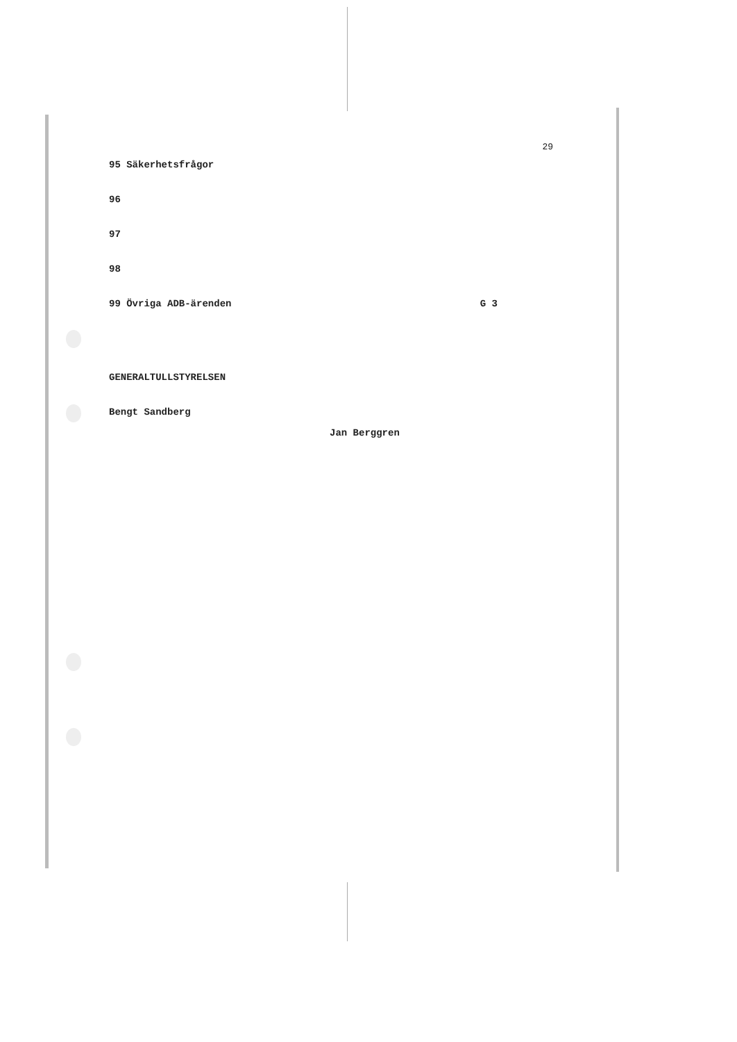29
95 Säkerhetsfrågor
96
97
98
99 Övriga ADB-ärenden G 3
GENERALTULLSTYRELSEN
Bengt Sandberg
Jan Berggren